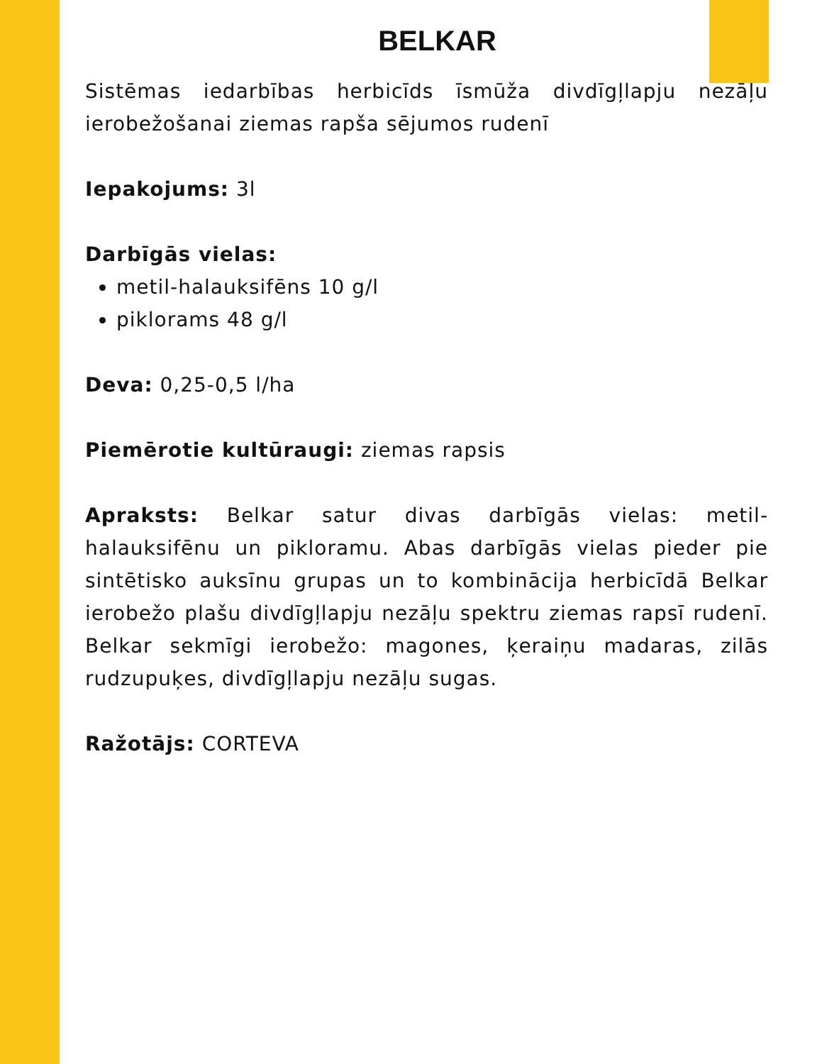BELKAR
Sistēmas iedarbības herbicīds īsmūža divdīgļlapju nezāļu ierobežošanai ziemas rapša sējumos rudenī
Iepakojums: 3l
Darbīgās vielas:
metil-halauksifēns 10 g/l
piklorams 48 g/l
Deva: 0,25-0,5 l/ha
Piemērotie kultūraugi: ziemas rapsis
Apraksts: Belkar satur divas darbīgās vielas: metil-halauksifēnu un pikloramu. Abas darbīgās vielas pieder pie sintētisko auksīnu grupas un to kombinācija herbicīdā Belkar ierobežo plašu divdīgļlapju nezāļu spektru ziemas rapsī rudenī. Belkar sekmīgi ierobežo: magones, ķeraiņu madaras, zilās rudzupuķes, divdīgļlapju nezāļu sugas.
Ražotājs: CORTEVA